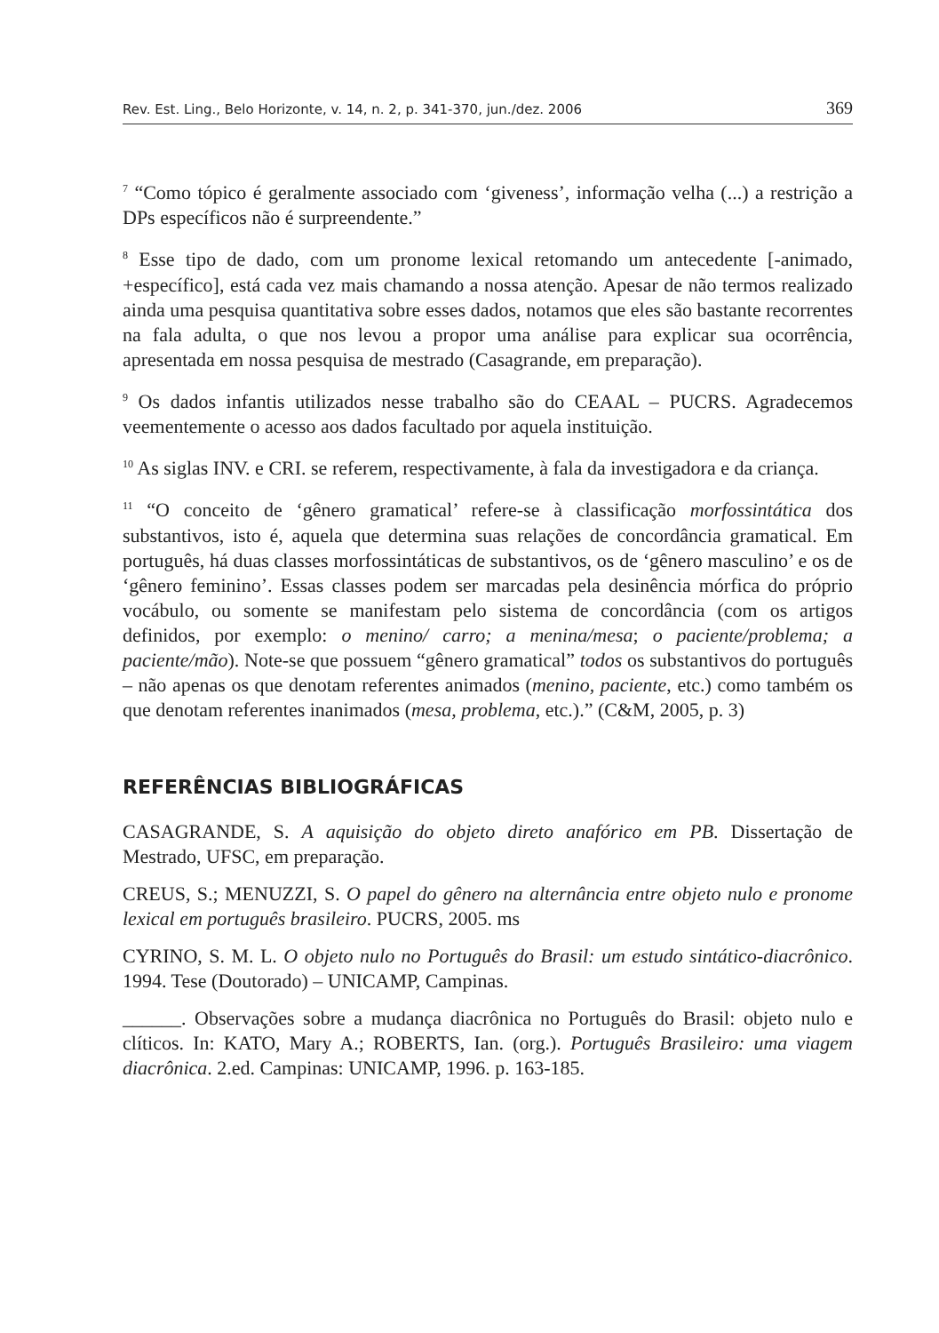Rev. Est. Ling., Belo Horizonte, v. 14, n. 2, p. 341-370, jun./dez. 2006 369
<sup>7</sup> “Como tópico é geralmente associado com ‘giveness’, informação velha (...) a restrição a DPs específicos não é surpreendente.”
<sup>8</sup> Esse tipo de dado, com um pronome lexical retomando um antecedente [-animado, +específico], está cada vez mais chamando a nossa atenção. Apesar de não termos realizado ainda uma pesquisa quantitativa sobre esses dados, notamos que eles são bastante recorrentes na fala adulta, o que nos levou a propor uma análise para explicar sua ocorrência, apresentada em nossa pesquisa de mestrado (Casagrande, em preparação).
<sup>9</sup> Os dados infantis utilizados nesse trabalho são do CEAAL – PUCRS. Agradecemos veementemente o acesso aos dados facultado por aquela instituição.
<sup>10</sup> As siglas INV. e CRI. se referem, respectivamente, à fala da investigadora e da criança.
<sup>11</sup> “O conceito de ‘gênero gramatical’ refere-se à classificação morfossintática dos substantivos, isto é, aquela que determina suas relações de concordância gramatical. Em português, há duas classes morfossintáticas de substantivos, os de ‘gênero masculino’ e os de ‘gênero feminino’. Essas classes podem ser marcadas pela desinência mórfica do próprio vocábulo, ou somente se manifestam pelo sistema de concordância (com os artigos definidos, por exemplo: o menino/ carro; a menina/mesa; o paciente/problema; a paciente/mão). Note-se que possuem “gênero gramatical” todos os substantivos do português – não apenas os que denotam referentes animados (menino, paciente, etc.) como também os que denotam referentes inanimados (mesa, problema, etc.).” (C&M, 2005, p. 3)
REFERÊNCIAS BIBLIOGRÁFICAS
CASAGRANDE, S. A aquisição do objeto direto anafórico em PB. Dissertação de Mestrado, UFSC, em preparação.
CREUS, S.; MENUZZI, S. O papel do gênero na alternância entre objeto nulo e pronome lexical em português brasileiro. PUCRS, 2005. ms
CYRINO, S. M. L. O objeto nulo no Português do Brasil: um estudo sintático-diacrônico. 1994. Tese (Doutorado) – UNICAMP, Campinas.
______. Observações sobre a mudança diacrônica no Português do Brasil: objeto nulo e clíticos. In: KATO, Mary A.; ROBERTS, Ian. (org.). Português Brasileiro: uma viagem diacrônica. 2.ed. Campinas: UNICAMP, 1996. p. 163-185.